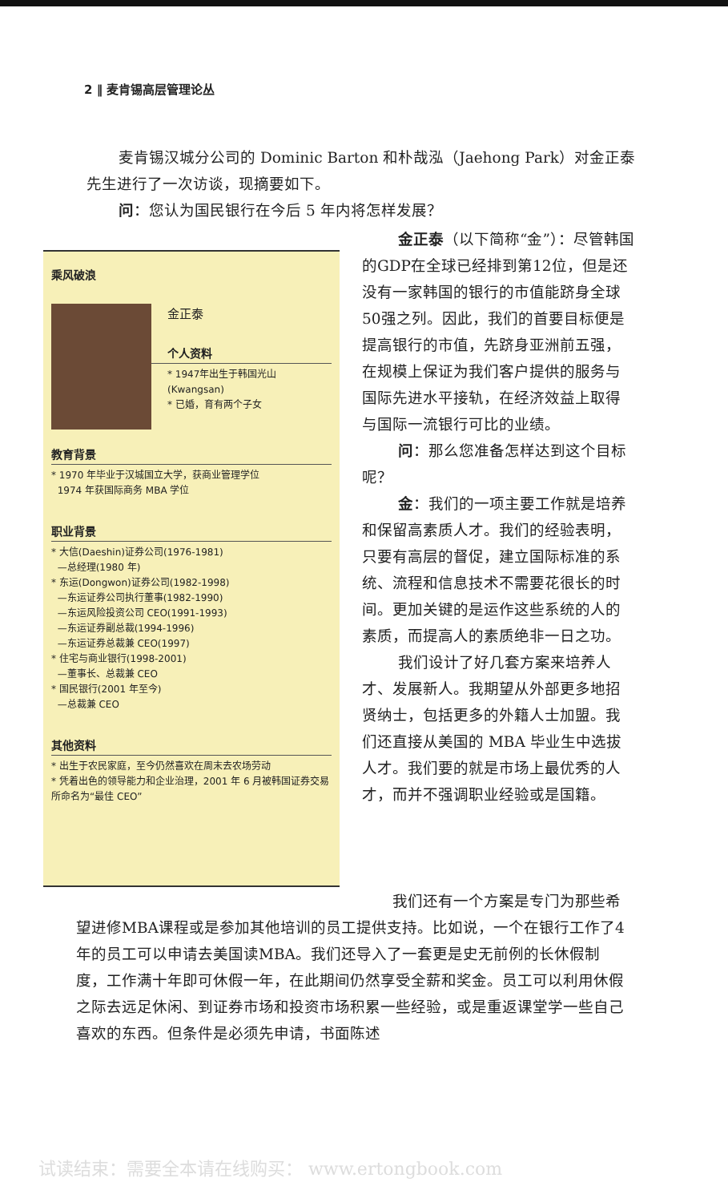2 ‖ 麦肯锡高层管理论丛
麦肯锡汉城分公司的 Dominic Barton 和朴哉泓（Jaehong Park）对金正泰先生进行了一次访谈，现摘要如下。
问：您认为国民银行在今后 5 年内将怎样发展？
乘风破浪
金正泰
个人资料
* 1947年出生于韩国光山(Kwangsan)
* 已婚，育有两个子女
教育背景
* 1970 年毕业于汉城国立大学，获商业管理学位
1974 年获国际商务 MBA 学位
职业背景
* 大信(Daeshin)证券公司(1976-1981)
—总经理(1980 年)
* 东运(Dongwon)证券公司(1982-1998)
—东运证券公司执行董事(1982-1990)
—东运风险投资公司 CEO(1991-1993)
—东运证券副总裁(1994-1996)
—东运证券总裁兼 CEO(1997)
* 住宅与商业银行(1998-2001)
—董事长、总裁兼 CEO
* 国民银行(2001 年至今)
—总裁兼 CEO
其他资料
* 出生于农民家庭，至今仍然喜欢在周末去农场劳动
* 凭着出色的领导能力和企业治理，2001 年 6 月被韩国证券交易所命名为“最佳 CEO”
金正泰（以下简称“金”）：尽管韩国的GDP在全球已经排到第12位，但是还没有一家韩国的银行的市值能跻身全球50强之列。因此，我们的首要目标便是提高银行的市值，先跻身亚洲前五强，在规模上保证为我们客户提供的服务与国际先进水平接轨，在经济效益上取得与国际一流银行可比的业绩。
问：那么您准备怎样达到这个目标呢？
金：我们的一项主要工作就是培养和保留高素质人才。我们的经验表明，只要有高层的督促，建立国际标准的系统、流程和信息技术不需要花很长的时间。更加关键的是运作这些系统的人的素质，而提高人的素质绝非一日之功。
我们设计了好几套方案来培养人才、发展新人。我期望从外部更多地招贤纳士，包括更多的外籍人士加盟。我们还直接从美国的 MBA 毕业生中选拔人才。我们要的就是市场上最优秀的人才，而并不强调职业经验或是国籍。
我们还有一个方案是专门为那些希望进修MBA课程或是参加其他培训的员工提供支持。比如说，一个在银行工作了4年的员工可以申请去美国读MBA。我们还导入了一套更是史无前例的长休假制度，工作满十年即可休假一年，在此期间仍然享受全薪和奖金。员工可以利用休假之际去远足休闲、到证券市场和投资市场积累一些经验，或是重返课堂学一些自己喜欢的东西。但条件是必须先申请，书面陈述
试读结束：需要全本请在线购买： www.ertongbook.com